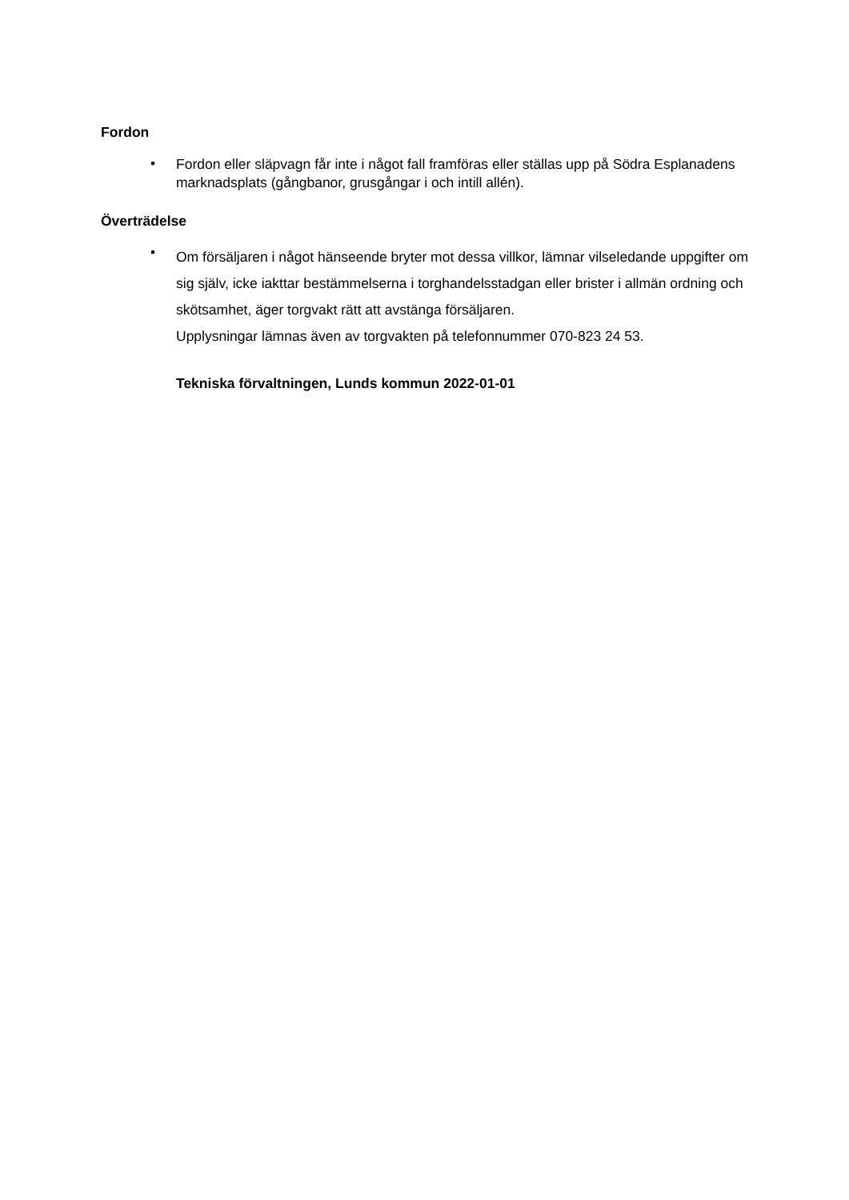Fordon
•
Fordon eller släpvagn får inte i något fall framföras eller ställas upp på Södra Esplanadens marknadsplats (gångbanor, grusgångar i och intill allén).
Överträdelse
•
Om försäljaren i något hänseende bryter mot dessa villkor, lämnar vilseledande uppgifter om sig själv, icke iakttar bestämmelserna i torghandelsstadgan eller brister i allmän ordning och skötsamhet, äger torgvakt rätt att avstänga försäljaren.
Upplysningar lämnas även av torgvakten på telefonnummer 070-823 24 53.
Tekniska förvaltningen, Lunds kommun 2022-01-01